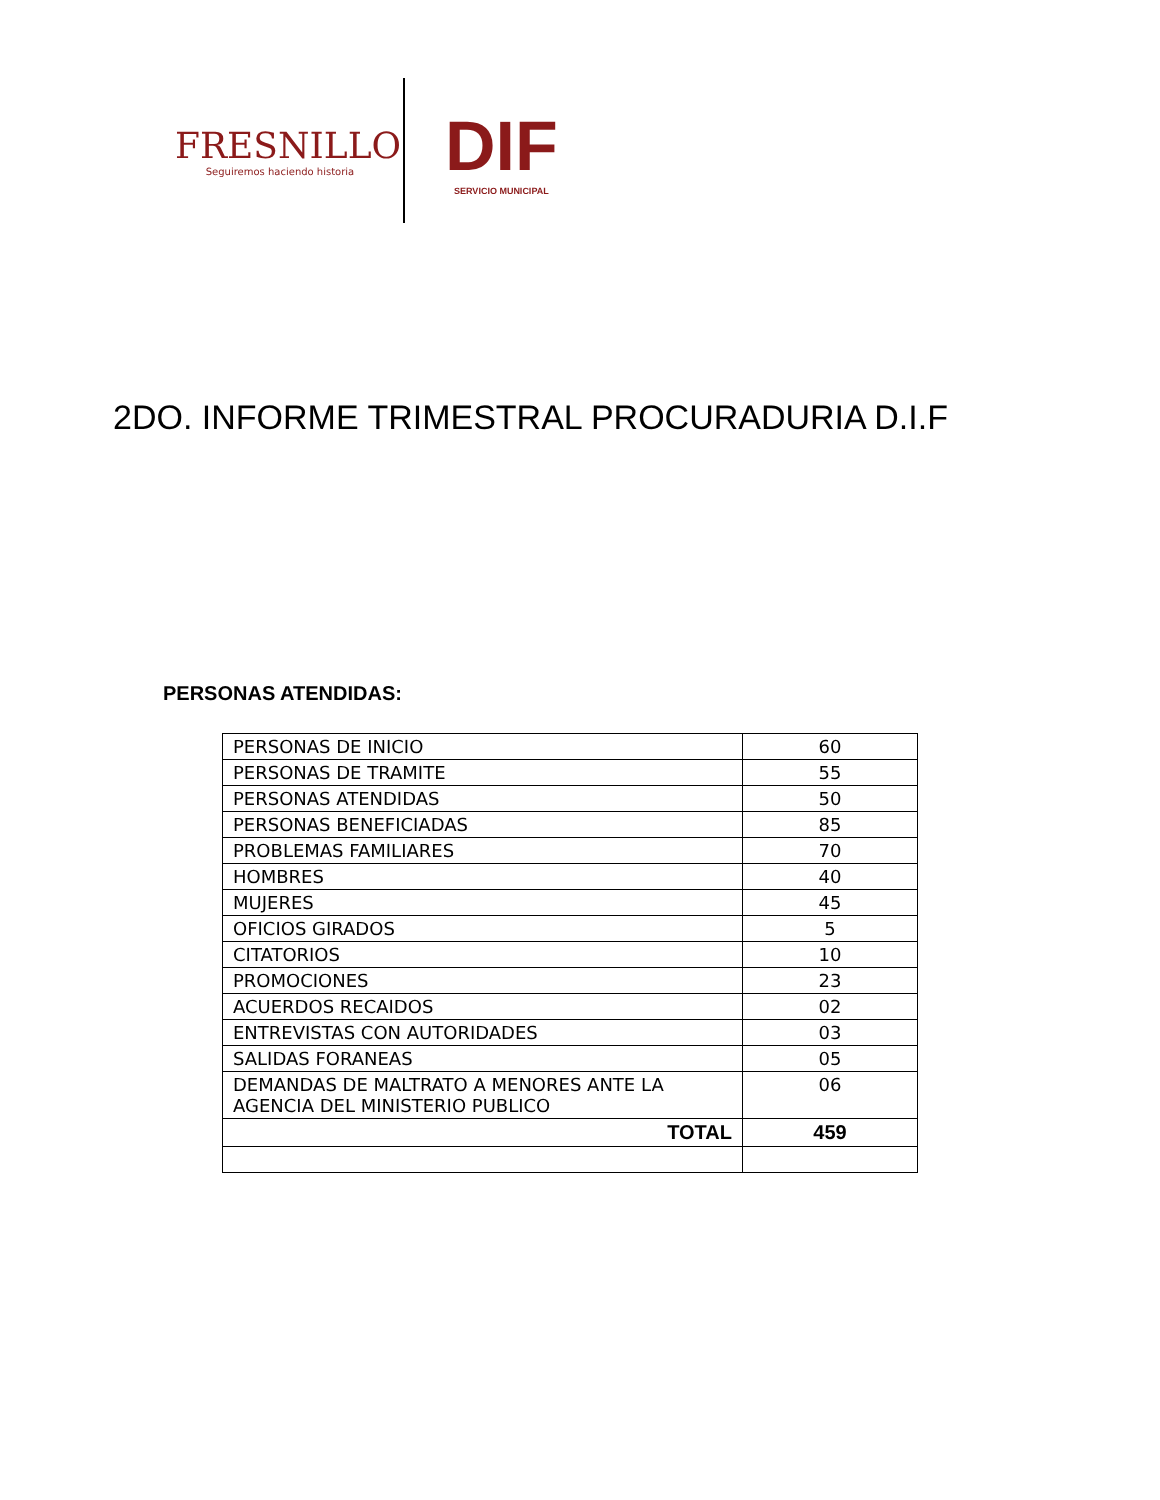FRESNILLO
Seguiremos haciendo historia
DIF
SERVICIO MUNICIPAL
2DO. INFORME TRIMESTRAL PROCURADURIA D.I.F
PERSONAS ATENDIDAS:
| PERSONAS DE INICIO | 60 |
| PERSONAS DE TRAMITE | 55 |
| PERSONAS ATENDIDAS | 50 |
| PERSONAS BENEFICIADAS | 85 |
| PROBLEMAS FAMILIARES | 70 |
| HOMBRES | 40 |
| MUJERES | 45 |
| OFICIOS GIRADOS | 5 |
| CITATORIOS | 10 |
| PROMOCIONES | 23 |
| ACUERDOS RECAIDOS | 02 |
| ENTREVISTAS CON AUTORIDADES | 03 |
| SALIDAS FORANEAS | 05 |
| DEMANDAS DE MALTRATO A MENORES ANTE LA AGENCIA DEL MINISTERIO PUBLICO | 06 |
| TOTAL | 459 |